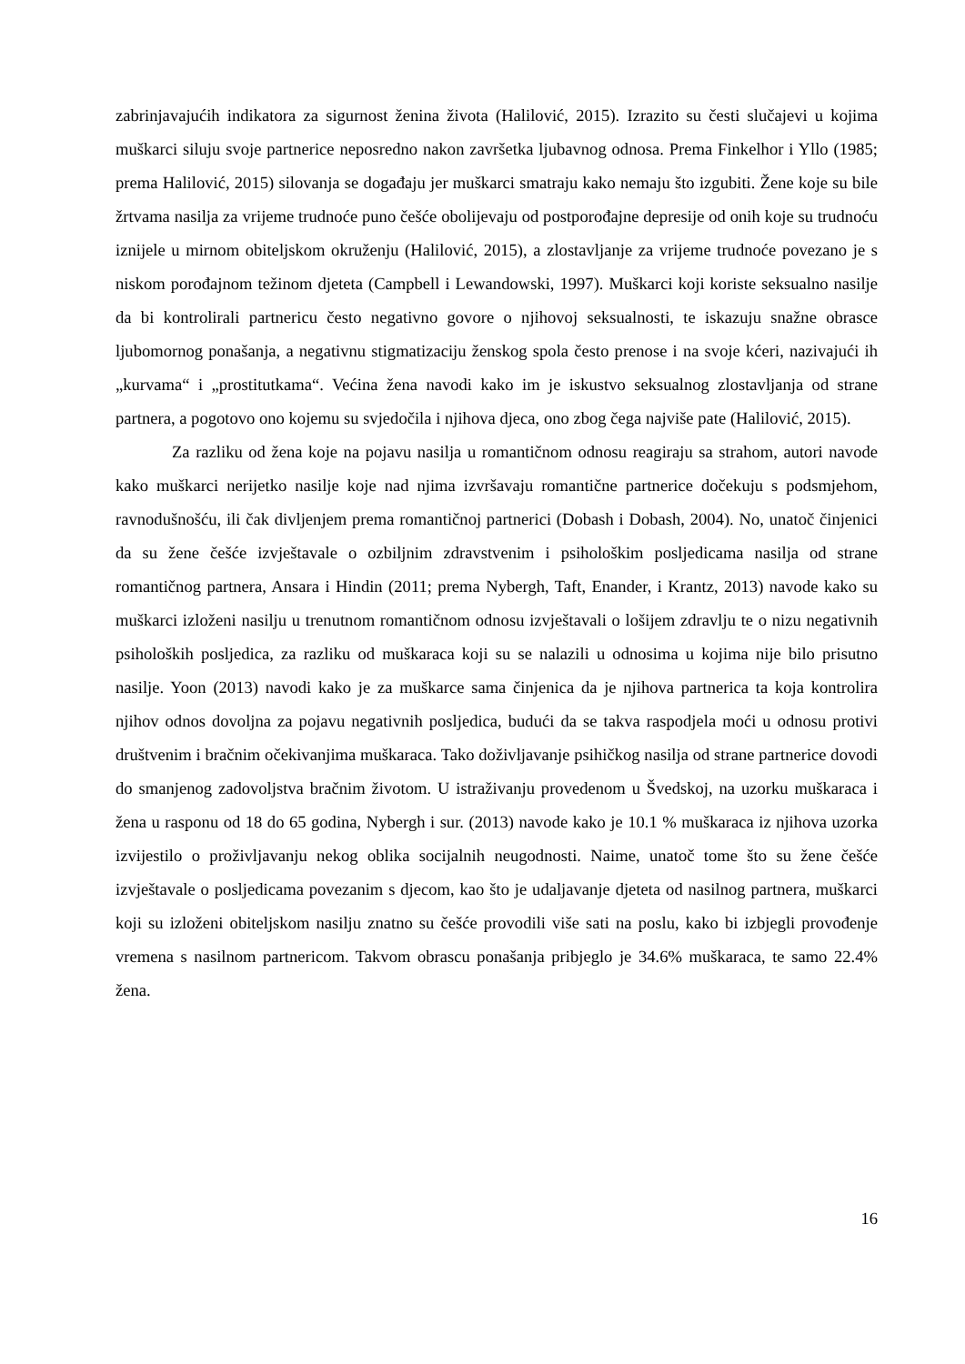zabrinjavajućih indikatora za sigurnost ženina života (Halilović, 2015). Izrazito su česti slučajevi u kojima muškarci siluju svoje partnerice neposredno nakon završetka ljubavnog odnosa. Prema Finkelhor i Yllo (1985; prema Halilović, 2015) silovanja se događaju jer muškarci smatraju kako nemaju što izgubiti. Žene koje su bile žrtvama nasilja za vrijeme trudnoće puno češće obolijevaju od postporođajne depresije od onih koje su trudnoću iznijele u mirnom obiteljskom okruženju (Halilović, 2015), a zlostavljanje za vrijeme trudnoće povezano je s niskom porođajnom težinom djeteta (Campbell i Lewandowski, 1997). Muškarci koji koriste seksualno nasilje da bi kontrolirali partnericu često negativno govore o njihovoj seksualnosti, te iskazuju snažne obrasce ljubomornog ponašanja, a negativnu stigmatizaciju ženskog spola često prenose i na svoje kćeri, nazivajući ih „kurvama“ i „prostitutkama“. Većina žena navodi kako im je iskustvo seksualnog zlostavljanja od strane partnera, a pogotovo ono kojemu su svjedočila i njihova djeca, ono zbog čega najviše pate (Halilović, 2015).
Za razliku od žena koje na pojavu nasilja u romantičnom odnosu reagiraju sa strahom, autori navode kako muškarci nerijetko nasilje koje nad njima izvršavaju romantične partnerice dočekuju s podsmjehom, ravnodušnošću, ili čak divljenjem prema romantičnoj partnerici (Dobash i Dobash, 2004). No, unatoč činjenici da su žene češće izvještavale o ozbiljnim zdravstvenim i psihološkim posljedicama nasilja od strane romantičnog partnera, Ansara i Hindin (2011; prema Nybergh, Taft, Enander, i Krantz, 2013) navode kako su muškarci izloženi nasilju u trenutnom romantičnom odnosu izvještavali o lošijem zdravlju te o nizu negativnih psiholoških posljedica, za razliku od muškaraca koji su se nalazili u odnosima u kojima nije bilo prisutno nasilje. Yoon (2013) navodi kako je za muškarce sama činjenica da je njihova partnerica ta koja kontrolira njihov odnos dovoljna za pojavu negativnih posljedica, budući da se takva raspodjela moći u odnosu protivi društvenim i bračnim očekivanjima muškaraca. Tako doživljavanje psihičkog nasilja od strane partnerice dovodi do smanjenog zadovoljstva bračnim životom. U istraživanju provedenom u Švedskoj, na uzorku muškaraca i žena u rasponu od 18 do 65 godina, Nybergh i sur. (2013) navode kako je 10.1 % muškaraca iz njihova uzorka izvijestilo o proživljavanju nekog oblika socijalnih neugodnosti. Naime, unatoč tome što su žene češće izvještavale o posljedicama povezanim s djecom, kao što je udaljavanje djeteta od nasilnog partnera, muškarci koji su izloženi obiteljskom nasilju znatno su češće provodili više sati na poslu, kako bi izbjegli provođenje vremena s nasilnom partnericom. Takvom obrascu ponašanja pribjeglo je 34.6% muškaraca, te samo 22.4% žena.
16